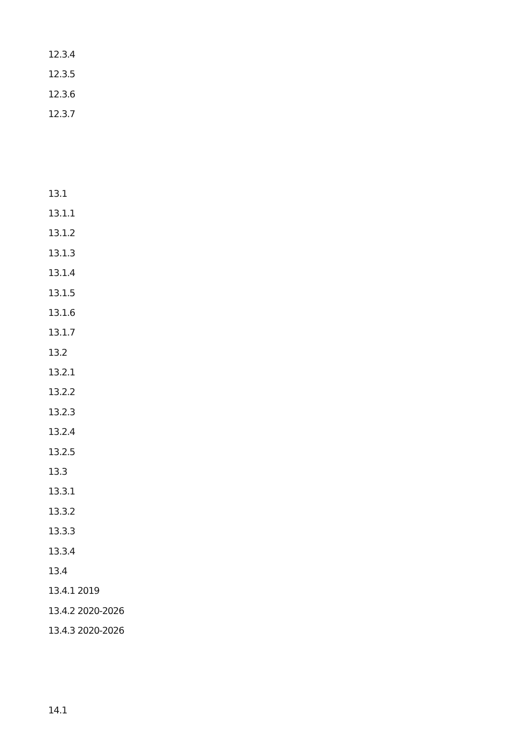12.3.4
12.3.5
12.3.6
12.3.7
13.1
13.1.1
13.1.2
13.1.3
13.1.4
13.1.5
13.1.6
13.1.7
13.2
13.2.1
13.2.2
13.2.3
13.2.4
13.2.5
13.3
13.3.1
13.3.2
13.3.3
13.3.4
13.4
13.4.1 2019
13.4.2 2020-2026
13.4.3 2020-2026
14.1